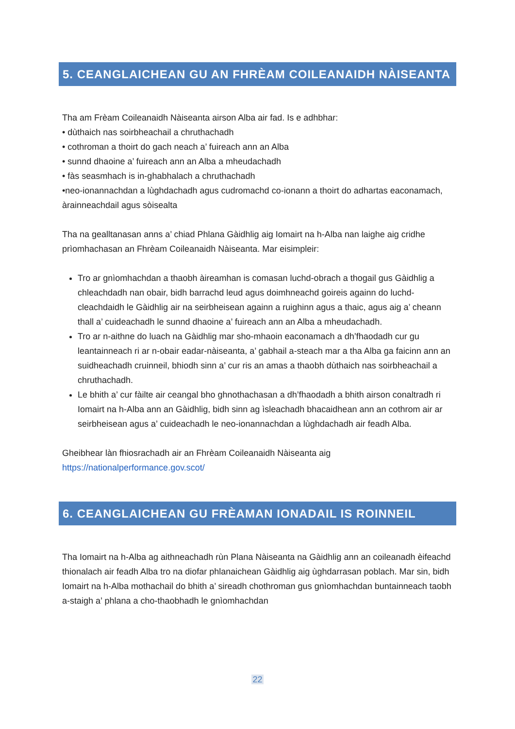5. CEANGLAICHEAN GU AN FHRÈAM COILEANAIDH NÀISEANTA
Tha am Frèam Coileanaidh Nàiseanta airson Alba air fad. Is e adhbhar:
• dùthaich nas soirbheachail a chruthachadh
• cothroman a thoirt do gach neach a’ fuireach ann an Alba
• sunnd dhaoine a’ fuireach ann an Alba a mheudachadh
• fàs seasmhach is in-ghabhalach a chruthachadh
•neo-ionannachdan a lùghdachadh agus cudromachd co-ionann a thoirt do adhartas eaconamach, àrainneachdail agus sòisealta
Tha na gealltanasan anns a’ chiad Phlana Gàidhlig aig Iomairt na h-Alba nan laighe aig cridhe prìomhachasan an Fhrèam Coileanaidh Nàiseanta. Mar eisimpleir:
Tro ar gnìomhachdan a thaobh àireamhan is comasan luchd-obrach a thogail gus Gàidhlig a chleachdadh nan obair, bidh barrachd leud agus doimhneachd goireis againn do luchd-cleachdaidh le Gàidhlig air na seirbheisean againn a ruighinn agus a thaic, agus aig a’ cheann thall a’ cuideachadh le sunnd dhaoine a’ fuireach ann an Alba a mheudachadh.
Tro ar n-aithne do luach na Gàidhlig mar sho-mhaoin eaconamach a dh’fhaodadh cur gu leantainneach ri ar n-obair eadar-nàiseanta, a’ gabhail a-steach mar a tha Alba ga faicinn ann an suidheachadh cruinneil, bhiodh sinn a’ cur ris an amas a thaobh dùthaich nas soirbheachail a chruthachadh.
Le bhith a’ cur fàilte air ceangal bho ghnothachasan a dh’fhaodadh a bhith airson conaltradh ri Iomairt na h-Alba ann an Gàidhlig, bidh sinn ag ìsleachadh bhacaidhean ann an cothrom air ar seirbheisean agus a’ cuideachadh le neo-ionannachdan a lùghdachadh air feadh Alba.
Gheibhear làn fhiosrachadh air an Fhrèam Coileanaidh Nàiseanta aig
https://nationalperformance.gov.scot/
6. CEANGLAICHEAN GU FRÈAMAN IONADAIL IS ROINNEIL
Tha Iomairt na h-Alba ag aithneachadh rùn Plana Nàiseanta na Gàidhlig ann an coileanadh èifeachd thionalach air feadh Alba tro na diofar phlanaichean Gàidhlig aig ùghdarrasan poblach. Mar sin, bidh Iomairt na h-Alba mothachail do bhith a’ sireadh chothroman gus gnìomhachdan buntainneach taobh a-staigh a’ phlana a cho-thaobhadh le gnìomhachdan
22